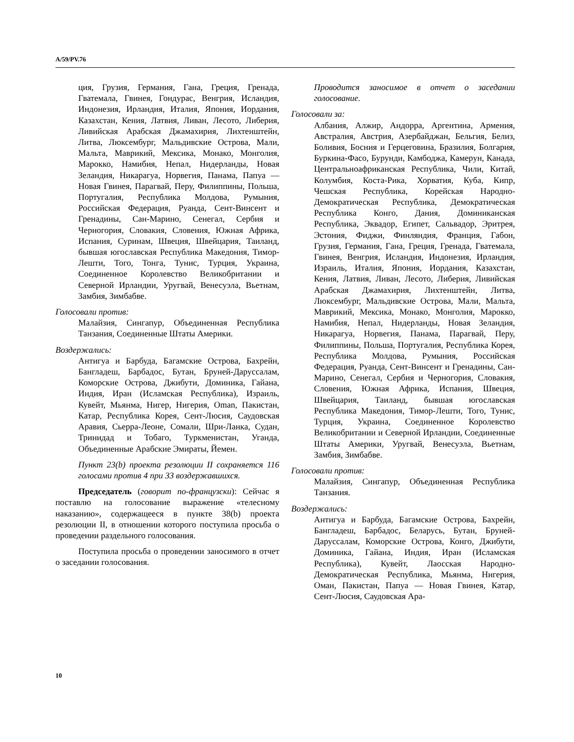A/59/PV.76
ция, Грузия, Германия, Гана, Греция, Гренада, Гватемала, Гвинея, Гондурас, Венгрия, Исландия, Индонезия, Ирландия, Италия, Япония, Иордания, Казахстан, Кения, Латвия, Ливан, Лесото, Либерия, Ливийская Арабская Джамахирия, Лихтенштейн, Литва, Люксембург, Мальдивские Острова, Мали, Мальта, Маврикий, Мексика, Монако, Монголия, Марокко, Намибия, Непал, Нидерланды, Новая Зеландия, Никарагуа, Норвегия, Панама, Папуа — Новая Гвинея, Парагвай, Перу, Филиппины, Польша, Португалия, Республика Молдова, Румыния, Российская Федерация, Руанда, Сент-Винсент и Гренадины, Сан-Марино, Сенегал, Сербия и Черногория, Словакия, Словения, Южная Африка, Испания, Суринам, Швеция, Швейцария, Таиланд, бывшая югославская Республика Македония, Тимор-Лешти, Того, Тонга, Тунис, Турция, Украина, Соединенное Королевство Великобритании и Северной Ирландии, Уругвай, Венесуэла, Вьетнам, Замбия, Зимбабве.
Голосовали против:
Малайзия, Сингапур, Объединенная Республика Танзания, Соединенные Штаты Америки.
Воздержались:
Антигуа и Барбуда, Багамские Острова, Бахрейн, Бангладеш, Барбадос, Бутан, Бруней-Даруссалам, Коморские Острова, Джибути, Доминика, Гайана, Индия, Иран (Исламская Республика), Израиль, Кувейт, Мьянма, Нигер, Нигерия, Oman, Пакистан, Катар, Республика Корея, Сент-Люсия, Саудовская Аравия, Сьерра-Леоне, Сомали, Шри-Ланка, Судан, Тринидад и Тобаго, Туркменистан, Уганда, Объединенные Арабские Эмираты, Йемен.
Пункт 23(b) проекта резолюции II сохраняется 116 голосами против 4 при 33 воздержавшихся.
Председатель (говорит по-французски): Сейчас я поставлю на голосование выражение «телесному наказанию», содержащееся в пункте 38(b) проекта резолюции II, в отношении которого поступила просьба о проведении раздельного голосования.
Поступила просьба о проведении заносимого в отчет о заседании голосования.
Проводится заносимое в отчет о заседании голосование.
Голосовали за:
Албания, Алжир, Андорра, Аргентина, Армения, Австралия, Австрия, Азербайджан, Бельгия, Белиз, Боливия, Босния и Герцеговина, Бразилия, Болгария, Буркина-Фасо, Бурунди, Камбоджа, Камерун, Канада, Центральноафриканская Республика, Чили, Китай, Колумбия, Коста-Рика, Хорватия, Куба, Кипр, Чешская Республика, Корейская Народно-Демократическая Республика, Демократическая Республика Конго, Дания, Доминиканская Республика, Эквадор, Египет, Сальвадор, Эритрея, Эстония, Фиджи, Финляндия, Франция, Габон, Грузия, Германия, Гана, Греция, Гренада, Гватемала, Гвинея, Венгрия, Исландия, Индонезия, Ирландия, Израиль, Италия, Япония, Иордания, Казахстан, Кения, Латвия, Ливан, Лесото, Либерия, Ливийская Арабская Джамахирия, Лихтенштейн, Литва, Люксембург, Мальдивские Острова, Мали, Мальта, Маврикий, Мексика, Монако, Монголия, Марокко, Намибия, Непал, Нидерланды, Новая Зеландия, Никарагуа, Норвегия, Панама, Парагвай, Перу, Филиппины, Польша, Португалия, Республика Корея, Республика Молдова, Румыния, Российская Федерация, Руанда, Сент-Винсент и Гренадины, Сан-Марино, Сенегал, Сербия и Черногория, Словакия, Словения, Южная Африка, Испания, Швеция, Швейцария, Таиланд, бывшая югославская Республика Македония, Тимор-Лешти, Того, Тунис, Турция, Украина, Соединенное Королевство Великобритании и Северной Ирландии, Соединенные Штаты Америки, Уругвай, Венесуэла, Вьетнам, Замбия, Зимбабве.
Голосовали против:
Малайзия, Сингапур, Объединенная Республика Танзания.
Воздержались:
Антигуа и Барбуда, Багамские Острова, Бахрейн, Бангладеш, Барбадос, Беларусь, Бутан, Бруней-Даруссалам, Коморские Острова, Конго, Джибути, Доминика, Гайана, Индия, Иран (Исламская Республика), Кувейт, Лаосская Народно-Демократическая Республика, Мьянма, Нигерия, Оман, Пакистан, Папуа — Новая Гвинея, Катар, Сент-Люсия, Саудовская Ара-
10